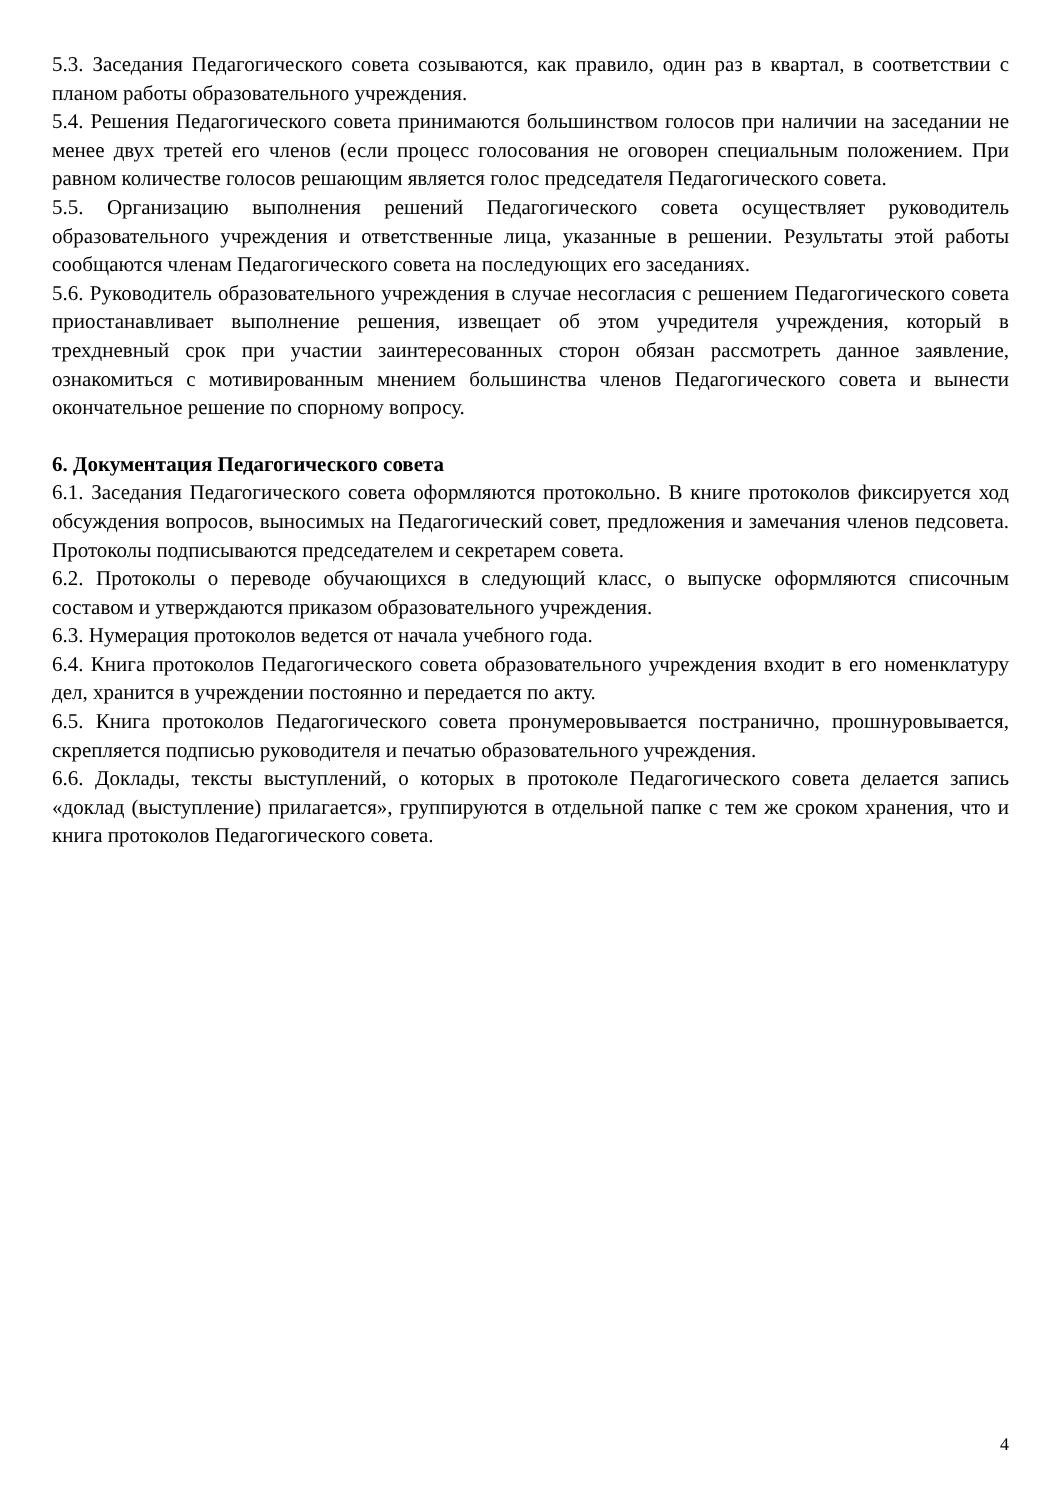5.3. Заседания Педагогического совета созываются, как правило, один раз в квартал, в соответствии с планом работы образовательного учреждения.
5.4. Решения Педагогического совета принимаются большинством голосов при наличии на заседании не менее двух третей его членов (если процесс голосования не оговорен специальным положением. При равном количестве голосов решающим является голос председателя Педагогического совета.
5.5. Организацию выполнения решений Педагогического совета осуществляет руководитель образовательного учреждения и ответственные лица, указанные в решении. Результаты этой работы сообщаются членам Педагогического совета на последующих его заседаниях.
5.6. Руководитель образовательного учреждения в случае несогласия с решением Педагогического совета приостанавливает выполнение решения, извещает об этом учредителя учреждения, который в трехдневный срок при участии заинтересованных сторон обязан рассмотреть данное заявление, ознакомиться с мотивированным мнением большинства членов Педагогического совета и вынести окончательное решение по спорному вопросу.
6. Документация Педагогического совета
6.1. Заседания Педагогического совета оформляются протокольно. В книге протоколов фиксируется ход обсуждения вопросов, выносимых на Педагогический совет, предложения и замечания членов педсовета. Протоколы подписываются председателем и секретарем совета.
6.2. Протоколы о переводе обучающихся в следующий класс, о выпуске оформляются списочным составом и утверждаются приказом образовательного учреждения.
6.3. Нумерация протоколов ведется от начала учебного года.
6.4. Книга протоколов Педагогического совета образовательного учреждения входит в его номенклатуру дел, хранится в учреждении постоянно и передается по акту.
6.5. Книга протоколов Педагогического совета пронумеровывается постранично, прошнуровывается, скрепляется подписью руководителя и печатью образовательного учреждения.
6.6. Доклады, тексты выступлений, о которых в протоколе Педагогического совета делается запись «доклад (выступление) прилагается», группируются в отдельной папке с тем же сроком хранения, что и книга протоколов Педагогического совета.
4